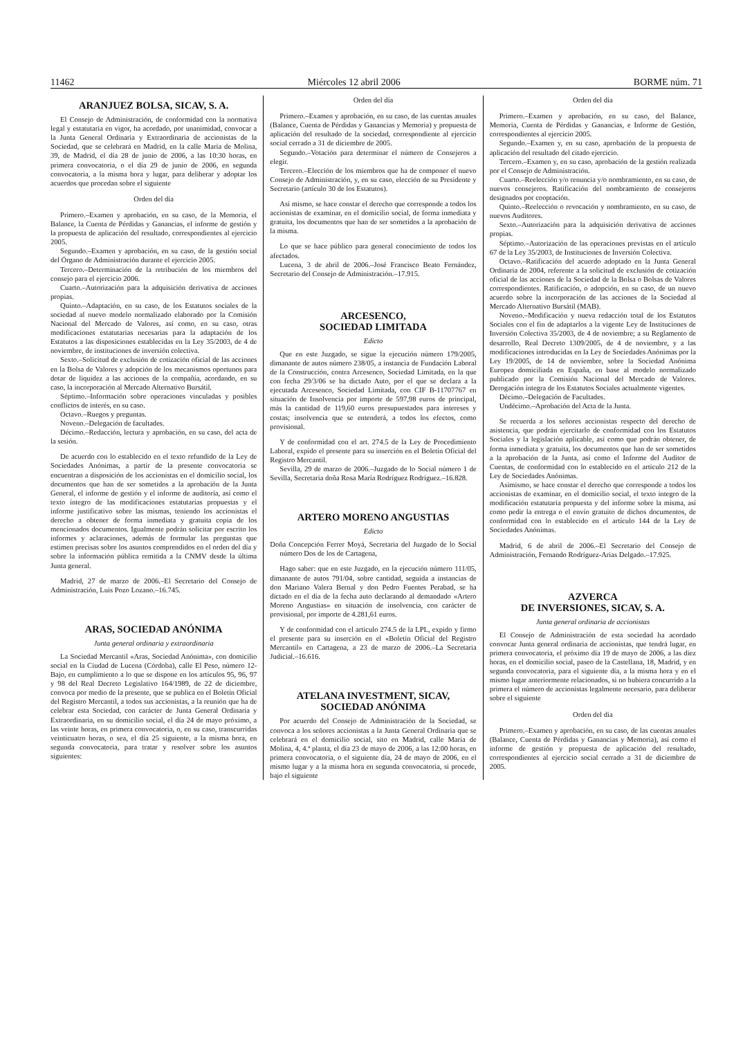11462 Miércoles 12 abril 2006 BORME núm. 71
ARANJUEZ BOLSA, SICAV, S. A.
El Consejo de Administración, de conformidad con la normativa legal y estatutaria en vigor, ha acordado, por unanimidad, convocar a la Junta General Ordinaria y Extraordinaria de accionistas de la Sociedad, que se celebrará en Madrid, en la calle María de Molina, 39, de Madrid, el día 28 de junio de 2006, a las 10:30 horas, en primera convocatoria, o el día 29 de junio de 2006, en segunda convocatoria, a la misma hora y lugar, para deliberar y adoptar los acuerdos que procedan sobre el siguiente
Orden del día
Primero.–Examen y aprobación, en su caso, de la Memoria, el Balance, la Cuenta de Pérdidas y Ganancias, el informe de gestión y la propuesta de aplicación del resultado, correspondientes al ejercicio 2005.
Segundo.–Examen y aprobación, en su caso, de la gestión social del Órgano de Administración durante el ejercicio 2005.
Tercero.–Determinación de la retribución de los miembros del consejo para el ejercicio 2006.
Cuarto.–Autorización para la adquisición derivativa de acciones propias.
Quinto.–Adaptación, en su caso, de los Estatutos sociales de la sociedad al nuevo modelo normalizado elaborado por la Comisión Nacional del Mercado de Valores, así como, en su caso, otras modificaciones estatutarias necesarias para la adaptación de los Estatutos a las disposiciones establecidas en la Ley 35/2003, de 4 de noviembre, de instituciones de inversión colectiva.
Sexto.–Solicitud de exclusión de cotización oficial de las acciones en la Bolsa de Valores y adopción de los mecanismos oportunos para dotar de liquidez a las acciones de la compañía, acordando, en su caso, la incorporación al Mercado Alternativo Bursátil.
Séptimo.–Información sobre operaciones vinculadas y posibles conflictos de interés, en su caso.
Octavo.–Ruegos y preguntas.
Noveno.–Delegación de facultades.
Décimo.–Redacción, lectura y aprobación, en su caso, del acta de la sesión.
De acuerdo con lo establecido en el texto refundido de la Ley de Sociedades Anónimas, a partir de la presente convocatoria se encuentran a disposición de los accionistas en el domicilio social, los documentos que han de ser sometidos a la aprobación de la Junta General, el informe de gestión y el informe de auditoría, así como el texto íntegro de las modificaciones estatutarias propuestas y el informe justificativo sobre las mismas, teniendo los accionistas el derecho a obtener de forma inmediata y gratuita copia de los mencionados documentos. Igualmente podrán solicitar por escrito los informes y aclaraciones, además de formular las preguntas que estimen precisas sobre los asuntos comprendidos en el orden del día y sobre la información pública remitida a la CNMV desde la última Junta general.
Madrid, 27 de marzo de 2006.–El Secretario del Consejo de Administración, Luis Pozo Lozano.–16.745.
ARAS, SOCIEDAD ANÓNIMA
Junta general ordinaria y extraordinaria
La Sociedad Mercantil «Aras, Sociedad Anónima», con domicilio social en la Ciudad de Lucena (Córdoba), calle El Peso, número 12-Bajo, en cumplimiento a lo que se dispone en los artículos 95, 96, 97 y 98 del Real Decreto Legislativo 164/1989, de 22 de diciembre, convoca por medio de la presente, que se publica en el Boletín Oficial del Registro Mercantil, a todos sus accionistas, a la reunión que ha de celebrar esta Sociedad, con carácter de Junta General Ordinaria y Extraordinaria, en su domicilio social, el día 24 de mayo próximo, a las veinte horas, en primera convocatoria, o, en su caso, transcurridas veinticuatro horas, o sea, el día 25 siguiente, a la misma hora, en segunda convocatoria, para tratar y resolver sobre los asuntos siguientes:
Orden del día
Primero.–Examen y aprobación, en su caso, de las cuentas anuales (Balance, Cuenta de Pérdidas y Ganancias y Memoria) y propuesta de aplicación del resultado de la sociedad, correspondiente al ejercicio social cerrado a 31 de diciembre de 2005.
Segundo.–Votación para determinar el número de Consejeros a elegir.
Tercero.–Elección de los miembros que ha de componer el nuevo Consejo de Administración, y, en su caso, elección de su Presidente y Secretario (artículo 30 de los Estatutos).
Así mismo, se hace constar el derecho que corresponde a todos los accionistas de examinar, en el domicilio social, de forma inmediata y gratuita, los documentos que han de ser sometidos a la aprobación de la misma.
Lo que se hace público para general conocimiento de todos los afectados.
Lucena, 3 de abril de 2006.–José Francisco Beato Fernández, Secretario del Consejo de Administración.–17.915.
ARCESENCO,
SOCIEDAD LIMITADA
Edicto
Que en este Juzgado, se sigue la ejecución número 179/2005, dimanante de autos número 238/05, a instancia de Fundación Laboral de la Construcción, contra Arcesenco, Sociedad Limitada, en la que con fecha 29/3/06 se ha dictado Auto, por el que se declara a la ejecutada Arcesenco, Sociedad Limitada, con CIF B-11707767 en situación de Insolvencia por importe de 597,98 euros de principal, más la cantidad de 119,60 euros presupuestados para intereses y costas; insolvencia que se entenderá, a todos los efectos, como provisional.
Y de conformidad con el art. 274.5 de la Ley de Procedimiento Laboral, expido el presente para su inserción en el Boletín Oficial del Registro Mercantil.
Sevilla, 29 de marzo de 2006.–Juzgado de lo Social número 1 de Sevilla, Secretaria doña Rosa María Rodríguez Rodríguez.–16.828.
ARTERO MORENO ANGUSTIAS
Edicto
Doña Concepción Ferrer Moyá, Secretaria del Juzgado de lo Social número Dos de los de Cartagena,
Hago saber: que en este Juzgado, en la ejecución número 111/05, dimanante de autos 791/04, sobre cantidad, seguida a instancias de don Mariano Valera Bernal y don Pedro Fuentes Perabad, se ha dictado en el día de la fecha auto declarando al demandado «Artero Moreno Angustias» en situación de insolvencia, con carácter de provisional, por importe de 4.281,61 euros.
Y de conformidad con el artículo 274.5 de la LPL, expido y firmo el presente para su inserción en el «Boletín Oficial del Registro Mercantil» en Cartagena, a 23 de marzo de 2006.–La Secretaria Judicial.–16.616.
ATELANA INVESTMENT, SICAV,
SOCIEDAD ANÓNIMA
Por acuerdo del Consejo de Administración de la Sociedad, se convoca a los señores accionistas a la Junta General Ordinaria que se celebrará en el domicilio social, sito en Madrid, calle María de Molina, 4, 4.ª planta, el día 23 de mayo de 2006, a las 12:00 horas, en primera convocatoria, o el siguiente día, 24 de mayo de 2006, en el mismo lugar y a la misma hora en segunda convocatoria, si procede, bajo el siguiente
Orden del día
Primero.–Examen y aprobación, en su caso, del Balance, Memoria, Cuenta de Pérdidas y Ganancias, e Informe de Gestión, correspondientes al ejercicio 2005.
Segundo.–Examen y, en su caso, aprobación de la propuesta de aplicación del resultado del citado ejercicio.
Tercero.–Examen y, en su caso, aprobación de la gestión realizada por el Consejo de Administración.
Cuarto.–Reelección y/o renuncia y/o nombramiento, en su caso, de nuevos consejeros. Ratificación del nombramiento de consejeros designados por cooptación.
Quinto.–Reelección o revocación y nombramiento, en su caso, de nuevos Auditores.
Sexto.–Autorización para la adquisición derivativa de acciones propias.
Séptimo.–Autorización de las operaciones previstas en el artículo 67 de la Ley 35/2003, de Instituciones de Inversión Colectiva.
Octavo.–Ratificación del acuerdo adoptado en la Junta General Ordinaria de 2004, referente a la solicitud de exclusión de cotización oficial de las acciones de la Sociedad de la Bolsa o Bolsas de Valores correspondientes. Ratificación, o adopción, en su caso, de un nuevo acuerdo sobre la incorporación de las acciones de la Sociedad al Mercado Alternativo Bursátil (MAB).
Noveno.–Modificación y nueva redacción total de los Estatutos Sociales con el fin de adaptarlos a la vigente Ley de Instituciones de Inversión Colectiva 35/2003, de 4 de noviembre; a su Reglamento de desarrollo, Real Decreto 1309/2005, de 4 de noviembre, y a las modificaciones introducidas en la Ley de Sociedades Anónimas por la Ley 19/2005, de 14 de noviembre, sobre la Sociedad Anónima Europea domiciliada en España, en base al modelo normalizado publicado por la Comisión Nacional del Mercado de Valores. Derogación íntegra de los Estatutos Sociales actualmente vigentes.
Décimo.–Delegación de Facultades.
Undécimo.–Aprobación del Acta de la Junta.
Se recuerda a los señores accionistas respecto del derecho de asistencia, que podrán ejercitarlo de conformidad con los Estatutos Sociales y la legislación aplicable, así como que podrán obtener, de forma inmediata y gratuita, los documentos que han de ser sometidos a la aprobación de la Junta, así como el Informe del Auditor de Cuentas, de conformidad con lo establecido en el artículo 212 de la Ley de Sociedades Anónimas.
Asimismo, se hace constar el derecho que corresponde a todos los accionistas de examinar, en el domicilio social, el texto íntegro de la modificación estatutaria propuesta y del informe sobre la misma, así como pedir la entrega o el envío gratuito de dichos documentos, de conformidad con lo establecido en el artículo 144 de la Ley de Sociedades Anónimas.
Madrid, 6 de abril de 2006.–El Secretario del Consejo de Administración, Fernando Rodríguez-Arias Delgado.–17.925.
AZVERCA
DE INVERSIONES, SICAV, S. A.
Junta general ordinaria de accionistas
El Consejo de Administración de esta sociedad ha acordado convocar Junta general ordinaria de accionistas, que tendrá lugar, en primera convocatoria, el próximo día 19 de mayo de 2006, a las diez horas, en el domicilio social, paseo de la Castellana, 18, Madrid, y en segunda convocatoria, para el siguiente día, a la misma hora y en el mismo lugar anteriormente relacionados, si no hubiera concurrido a la primera el número de accionistas legalmente necesario, para deliberar sobre el siguiente
Orden del día
Primero.–Examen y aprobación, en su caso, de las cuentas anuales (Balance, Cuenta de Pérdidas y Ganancias y Memoria), así como el informe de gestión y propuesta de aplicación del resultado, correspondientes al ejercicio social cerrado a 31 de diciembre de 2005.